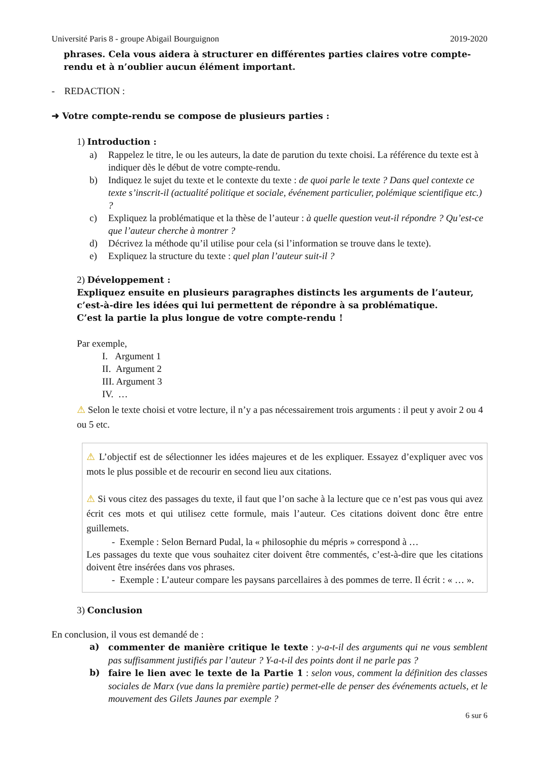Université Paris 8 - groupe Abigail Bourguignon 2019-2020
phrases. Cela vous aidera à structurer en différentes parties claires votre compte-rendu et à n’oublier aucun élément important.
- REDACTION :
➜ Votre compte-rendu se compose de plusieurs parties :
1) Introduction :
a) Rappelez le titre, le ou les auteurs, la date de parution du texte choisi. La référence du texte est à indiquer dès le début de votre compte-rendu.
b) Indiquez le sujet du texte et le contexte du texte : de quoi parle le texte ? Dans quel contexte ce texte s’inscrit-il (actualité politique et sociale, événement particulier, polémique scientifique etc.) ?
c) Expliquez la problématique et la thèse de l’auteur : à quelle question veut-il répondre ? Qu’est-ce que l’auteur cherche à montrer ?
d) Décrivez la méthode qu’il utilise pour cela (si l’information se trouve dans le texte).
e) Expliquez la structure du texte : quel plan l’auteur suit-il ?
2) Développement :
Expliquez ensuite en plusieurs paragraphes distincts les arguments de l’auteur, c’est-à-dire les idées qui lui permettent de répondre à sa problématique.
C’est la partie la plus longue de votre compte-rendu !
Par exemple,
I. Argument 1
II. Argument 2
III. Argument 3
IV. …
⚠ Selon le texte choisi et votre lecture, il n’y a pas nécessairement trois arguments : il peut y avoir 2 ou 4 ou 5 etc.
⚠ L’objectif est de sélectionner les idées majeures et de les expliquer. Essayez d’expliquer avec vos mots le plus possible et de recourir en second lieu aux citations.
⚠ Si vous citez des passages du texte, il faut que l’on sache à la lecture que ce n’est pas vous qui avez écrit ces mots et qui utilisez cette formule, mais l’auteur. Ces citations doivent donc être entre guillemets.
- Exemple : Selon Bernard Pudal, la « philosophie du mépris » correspond à …
Les passages du texte que vous souhaitez citer doivent être commentés, c’est-à-dire que les citations doivent être insérées dans vos phrases.
- Exemple : L’auteur compare les paysans parcellaires à des pommes de terre. Il écrit : « … ».
3) Conclusion
En conclusion, il vous est demandé de :
a) commenter de manière critique le texte : y-a-t-il des arguments qui ne vous semblent pas suffisamment justifiés par l’auteur ? Y-a-t-il des points dont il ne parle pas ?
b) faire le lien avec le texte de la Partie 1 : selon vous, comment la définition des classes sociales de Marx (vue dans la première partie) permet-elle de penser des événements actuels, et le mouvement des Gilets Jaunes par exemple ?
6 sur 6